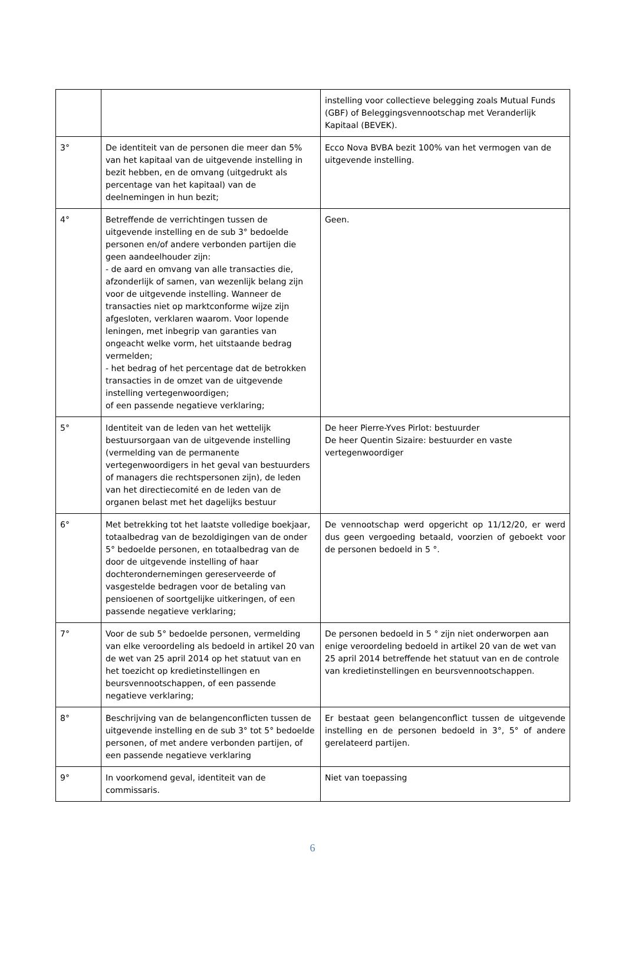| | | instelling voor collectieve belegging zoals Mutual Funds (GBF) of Beleggingsvennootschap met Veranderlijk Kapitaal (BEVEK). |
| 3° | De identiteit van de personen die meer dan 5% van het kapitaal van de uitgevende instelling in bezit hebben, en de omvang (uitgedrukt als percentage van het kapitaal) van de deelnemingen in hun bezit; | Ecco Nova BVBA bezit 100% van het vermogen van de uitgevende instelling. |
| 4° | Betreffende de verrichtingen tussen de uitgevende instelling en de sub 3° bedoelde personen en/of andere verbonden partijen die geen aandeelhouder zijn: - de aard en omvang van alle transacties die, afzonderlijk of samen, van wezenlijk belang zijn voor de uitgevende instelling. Wanneer de transacties niet op marktconforme wijze zijn afgesloten, verklaren waarom. Voor lopende leningen, met inbegrip van garanties van ongeacht welke vorm, het uitstaande bedrag vermelden; - het bedrag of het percentage dat de betrokken transacties in de omzet van de uitgevende instelling vertegenwoordigen; of een passende negatieve verklaring; | Geen. |
| 5° | Identiteit van de leden van het wettelijk bestuursorgaan van de uitgevende instelling (vermelding van de permanente vertegenwoordigers in het geval van bestuurders of managers die rechtspersonen zijn), de leden van het directiecomité en de leden van de organen belast met het dagelijks bestuur | De heer Pierre-Yves Pirlot: bestuurder De heer Quentin Sizaire: bestuurder en vaste vertegenwoordiger |
| 6° | Met betrekking tot het laatste volledige boekjaar, totaalbedrag van de bezoldigingen van de onder 5° bedoelde personen, en totaalbedrag van de door de uitgevende instelling of haar dochterondernemingen gereserveerde of vasgestelde bedragen voor de betaling van pensioenen of soortgelijke uitkeringen, of een passende negatieve verklaring; | De vennootschap werd opgericht op 11/12/20, er werd dus geen vergoeding betaald, voorzien of geboekt voor de personen bedoeld in 5 °. |
| 7° | Voor de sub 5° bedoelde personen, vermelding van elke veroordeling als bedoeld in artikel 20 van de wet van 25 april 2014 op het statuut van en het toezicht op kredietinstellingen en beursvennootschappen, of een passende negatieve verklaring; | De personen bedoeld in 5 ° zijn niet onderworpen aan enige veroordeling bedoeld in artikel 20 van de wet van 25 april 2014 betreffende het statuut van en de controle van kredietinstellingen en beursvennootschappen. |
| 8° | Beschrijving van de belangenconflicten tussen de uitgevende instelling en de sub 3° tot 5° bedoelde personen, of met andere verbonden partijen, of een passende negatieve verklaring | Er bestaat geen belangenconflict tussen de uitgevende instelling en de personen bedoeld in 3°, 5° of andere gerelateerd partijen. |
| 9° | In voorkomend geval, identiteit van de commissaris. | Niet van toepassing |
6